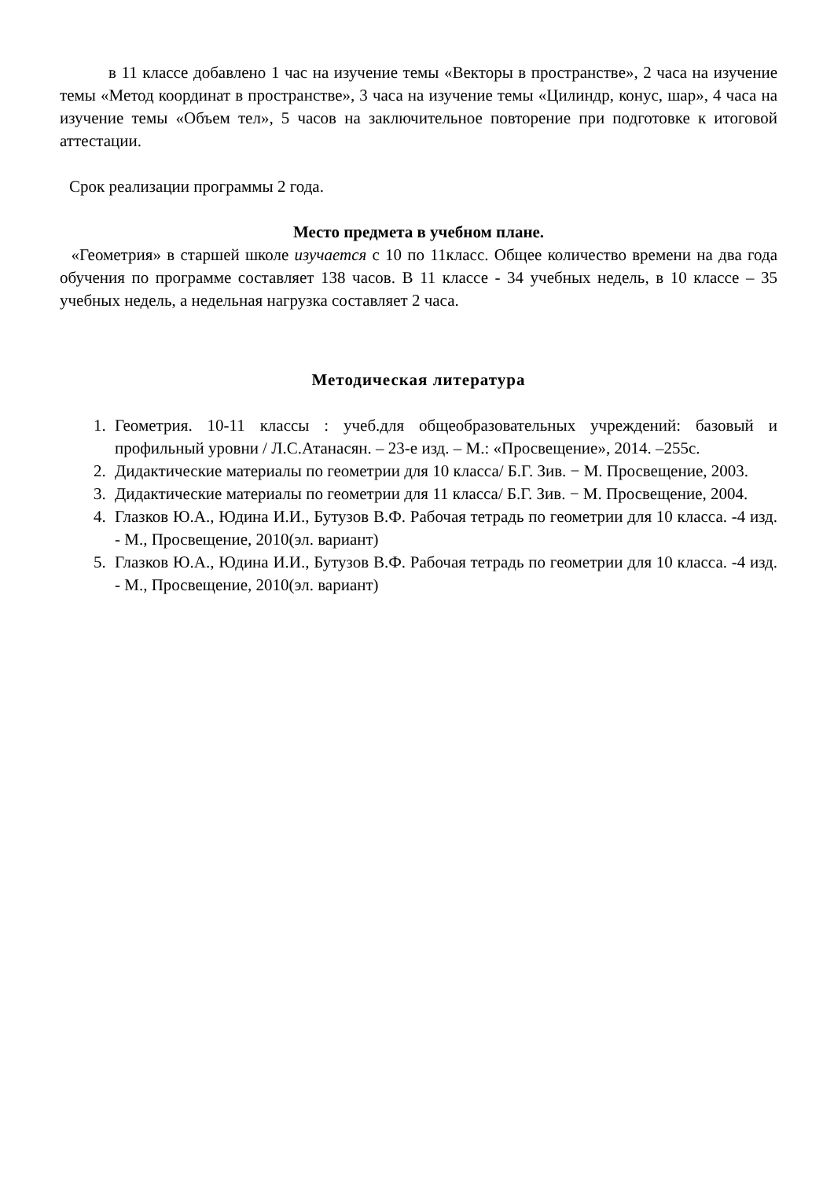в 11 классе добавлено 1 час на изучение темы «Векторы в пространстве», 2 часа на изучение темы «Метод координат в пространстве», 3 часа на изучение темы «Цилиндр, конус, шар», 4 часа на изучение темы «Объем тел», 5 часов на заключительное повторение при подготовке к итоговой аттестации.
Срок реализации программы 2 года.
Место предмета в учебном плане.
«Геометрия» в старшей школе изучается с 10 по 11класс. Общее количество времени на два года обучения по программе составляет 138 часов. В 11 классе - 34 учебных недель, в 10 классе – 35 учебных недель, а недельная нагрузка составляет 2 часа.
Методическая литература
1. Геометрия. 10-11 классы : учеб.для общеобразовательных учреждений: базовый и профильный уровни / Л.С.Атанасян. – 23-е изд. – М.: «Просвещение», 2014. –255с.
2. Дидактические материалы по геометрии для 10 класса/ Б.Г. Зив. − М. Просвещение, 2003.
3. Дидактические материалы по геометрии для 11 класса/ Б.Г. Зив. − М. Просвещение, 2004.
4. Глазков Ю.А., Юдина И.И., Бутузов В.Ф. Рабочая тетрадь по геометрии для 10 класса. -4 изд. - М., Просвещение, 2010(эл. вариант)
5. Глазков Ю.А., Юдина И.И., Бутузов В.Ф. Рабочая тетрадь по геометрии для 10 класса. -4 изд. - М., Просвещение, 2010(эл. вариант)